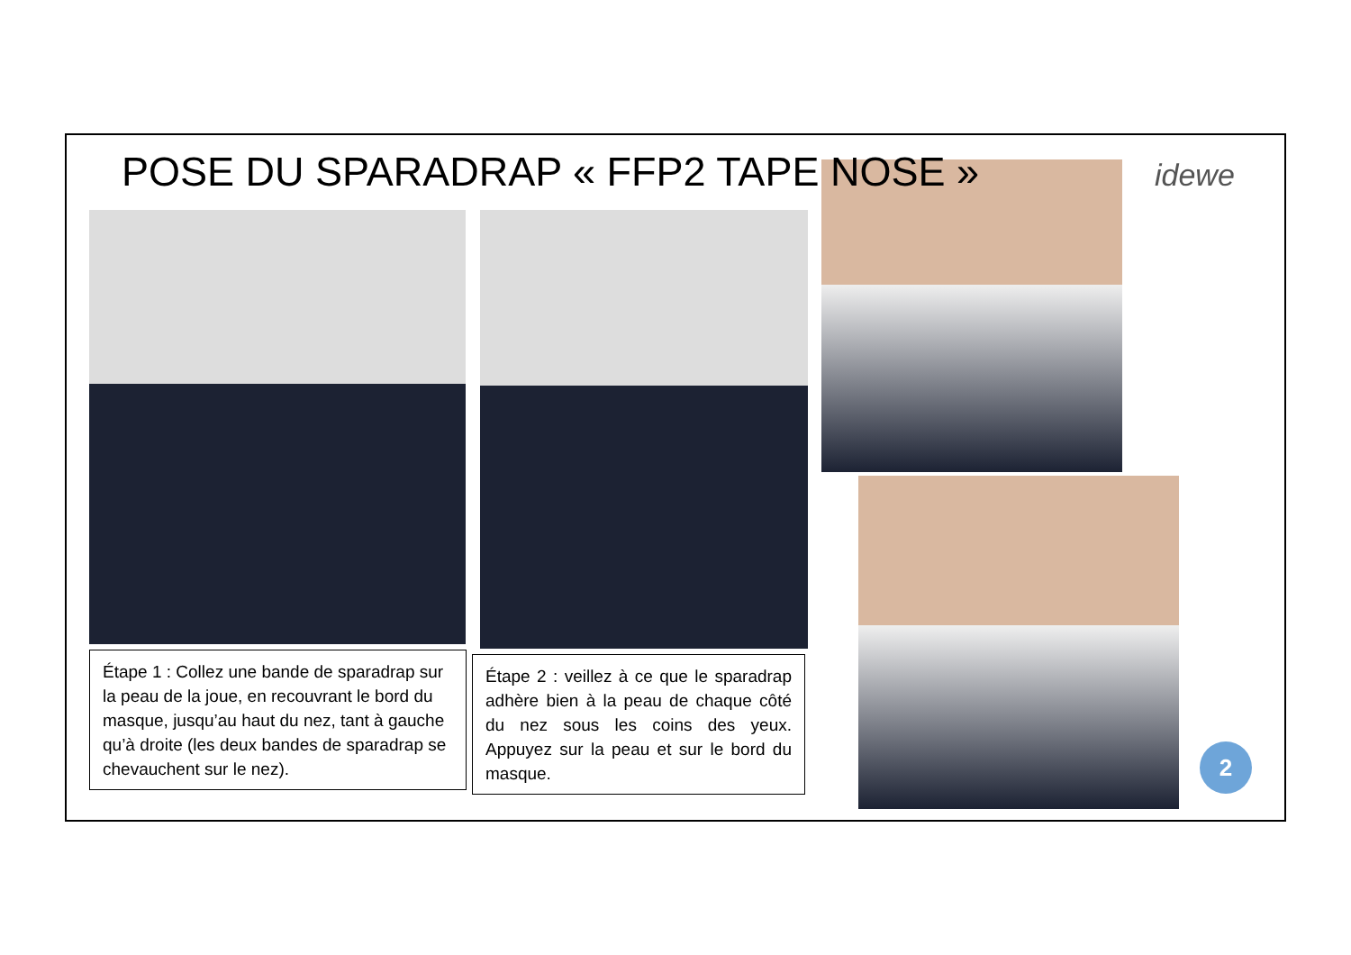POSE DU SPARADRAP « FFP2 TAPE NOSE »
idewe
Étape 1 : Collez une bande de sparadrap sur la peau de la joue, en recouvrant le bord du masque, jusqu’au haut du nez, tant à gauche qu’à droite (les deux bandes de sparadrap se chevauchent sur le nez).
Étape 2 : veillez à ce que le sparadrap adhère bien à la peau de chaque côté du nez sous les coins des yeux. Appuyez sur la peau et sur le bord du masque.
2